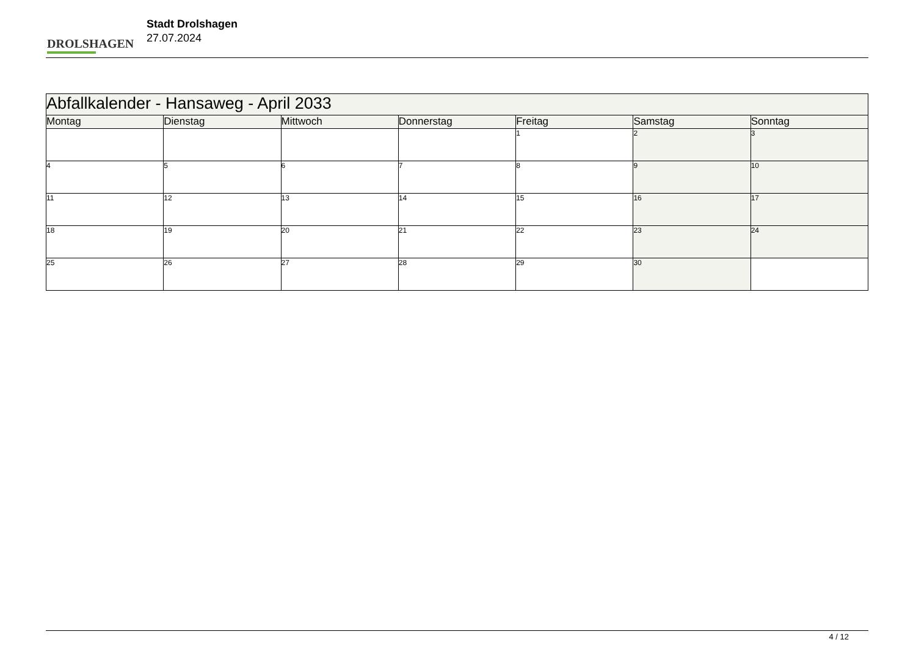DROLSHAGEN
Stadt Drolshagen
27.07.2024
| Abfallkalender - Hansaweg - April 2033 | | | | | | |
| --- | --- | --- | --- | --- | --- | --- |
| Montag | Dienstag | Mittwoch | Donnerstag | Freitag | Samstag | Sonntag |
| | | | | 1 | 2 | 3 |
| 4 | 5 | 6 | 7 | 8 | 9 | 10 |
| 11 | 12 | 13 | 14 | 15 | 16 | 17 |
| 18 | 19 | 20 | 21 | 22 | 23 | 24 |
| 25 | 26 | 27 | 28 | 29 | 30 | |
4 / 12